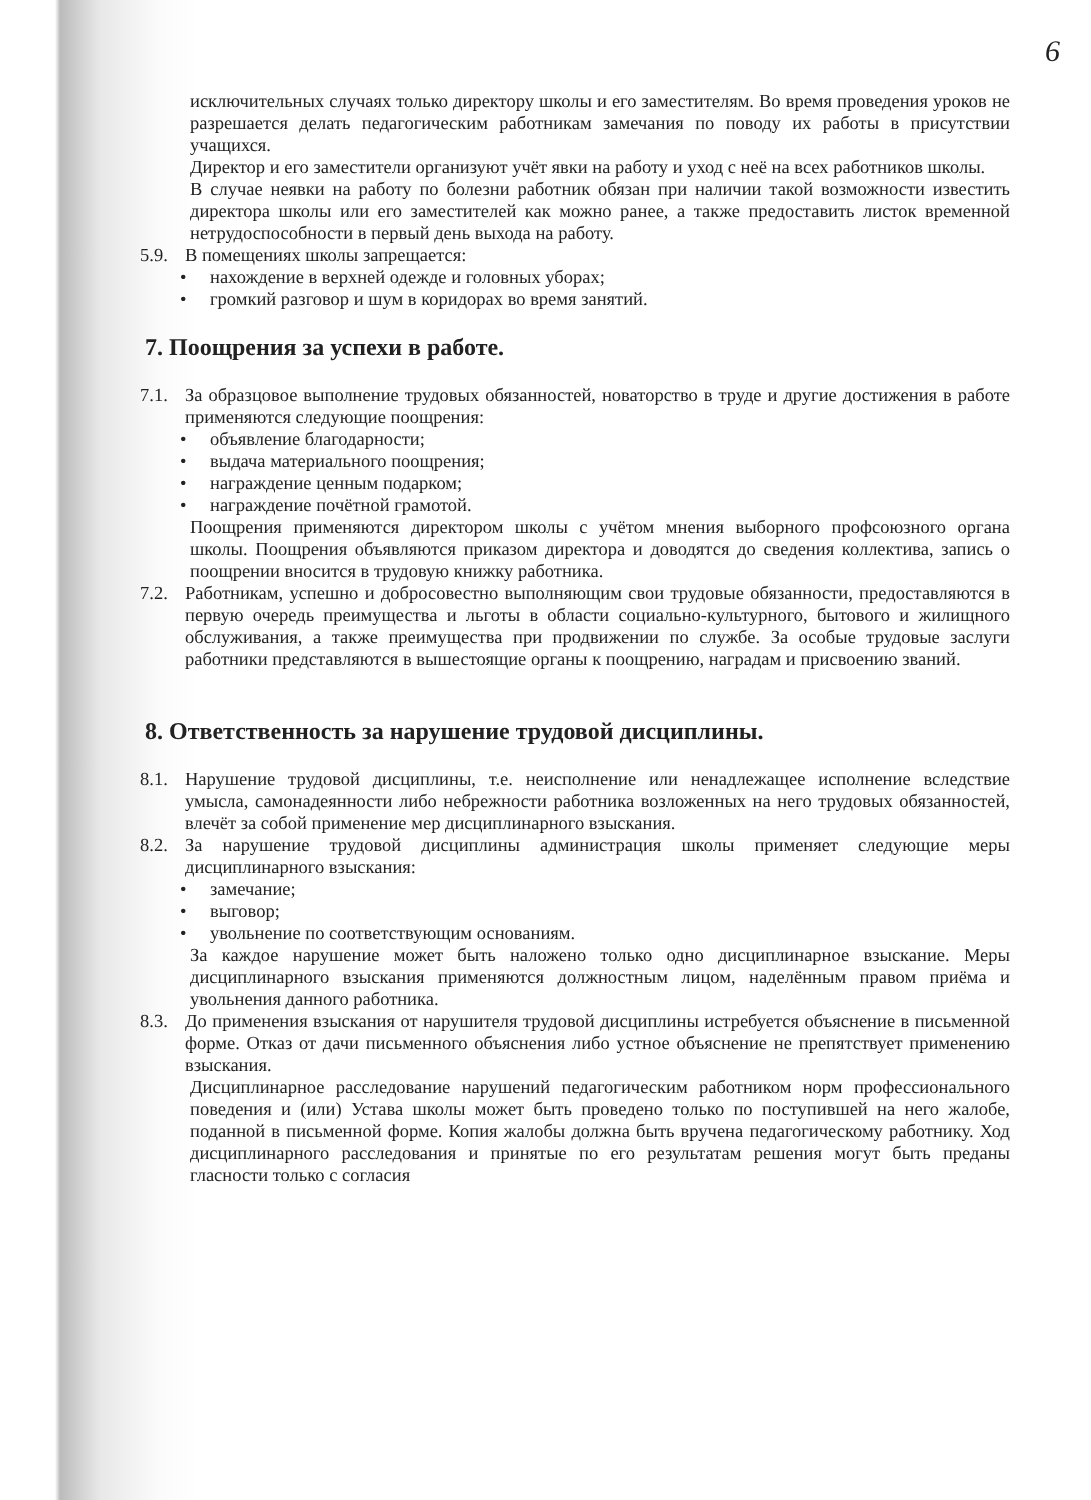6
исключительных случаях только директору школы и его заместителям. Во время проведения уроков не разрешается делать педагогическим работникам замечания по поводу их работы в присутствии учащихся.
Директор и его заместители организуют учёт явки на работу и уход с неё на всех работников школы.
В случае неявки на работу по болезни работник обязан при наличии такой возможности известить директора школы или его заместителей как можно ранее, а также предоставить листок временной нетрудоспособности в первый день выхода на работу.
5.9. В помещениях школы запрещается:
• нахождение в верхней одежде и головных уборах;
• громкий разговор и шум в коридорах во время занятий.
7. Поощрения за успехи в работе.
7.1. За образцовое выполнение трудовых обязанностей, новаторство в труде и другие достижения в работе применяются следующие поощрения:
• объявление благодарности;
• выдача материального поощрения;
• награждение ценным подарком;
• награждение почётной грамотой.
Поощрения применяются директором школы с учётом мнения выборного профсоюзного органа школы. Поощрения объявляются приказом директора и доводятся до сведения коллектива, запись о поощрении вносится в трудовую книжку работника.
7.2. Работникам, успешно и добросовестно выполняющим свои трудовые обязанности, предоставляются в первую очередь преимущества и льготы в области социально-культурного, бытового и жилищного обслуживания, а также преимущества при продвижении по службе. За особые трудовые заслуги работники представляются в вышестоящие органы к поощрению, наградам и присвоению званий.
8. Ответственность за нарушение трудовой дисциплины.
8.1. Нарушение трудовой дисциплины, т.е. неисполнение или ненадлежащее исполнение вследствие умысла, самонадеянности либо небрежности работника возложенных на него трудовых обязанностей, влечёт за собой применение мер дисциплинарного взыскания.
8.2. За нарушение трудовой дисциплины администрация школы применяет следующие меры дисциплинарного взыскания:
• замечание;
• выговор;
• увольнение по соответствующим основаниям.
За каждое нарушение может быть наложено только одно дисциплинарное взыскание. Меры дисциплинарного взыскания применяются должностным лицом, наделённым правом приёма и увольнения данного работника.
8.3. До применения взыскания от нарушителя трудовой дисциплины истребуется объяснение в письменной форме. Отказ от дачи письменного объяснения либо устное объяснение не препятствует применению взыскания.
Дисциплинарное расследование нарушений педагогическим работником норм профессионального поведения и (или) Устава школы может быть проведено только по поступившей на него жалобе, поданной в письменной форме. Копия жалобы должна быть вручена педагогическому работнику. Ход дисциплинарного расследования и принятые по его результатам решения могут быть преданы гласности только с согласия